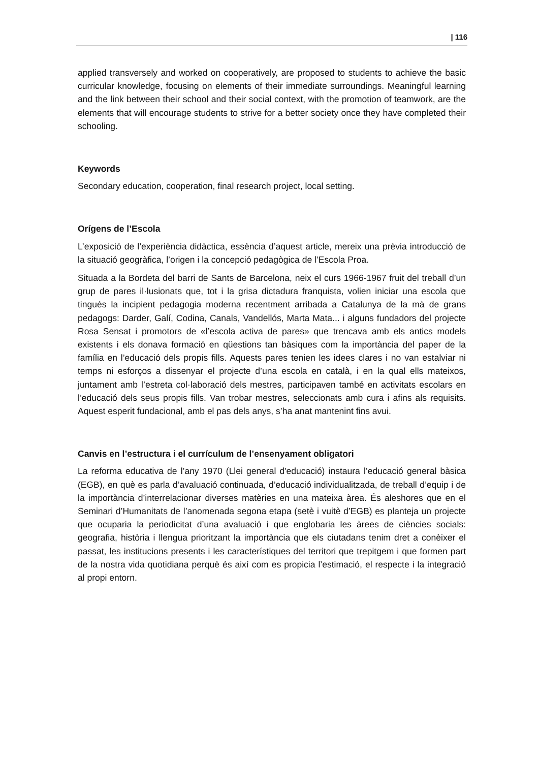| 116
applied transversely and worked on cooperatively, are proposed to students to achieve the basic curricular knowledge, focusing on elements of their immediate surroundings. Meaningful learning and the link between their school and their social context, with the promotion of teamwork, are the elements that will encourage students to strive for a better society once they have completed their schooling.
Keywords
Secondary education, cooperation, final research project, local setting.
Orígens de l’Escola
L’exposició de l’experiència didàctica, essència d’aquest article, mereix una prèvia introducció de la situació geogràfica, l’origen i la concepció pedagògica de l’Escola Proa.
Situada a la Bordeta del barri de Sants de Barcelona, neix el curs 1966-1967 fruit del treball d’un grup de pares il·lusionats que, tot i la grisa dictadura franquista, volien iniciar una escola que tingués la incipient pedagogia moderna recentment arribada a Catalunya de la mà de grans pedagogs: Darder, Galí, Codina, Canals, Vandellós, Marta Mata... i alguns fundadors del projecte Rosa Sensat i promotors de «l’escola activa de pares» que trencava amb els antics models existents i els donava formació en qüestions tan bàsiques com la importància del paper de la família en l’educació dels propis fills. Aquests pares tenien les idees clares i no van estalviar ni temps ni esforços a dissenyar el projecte d’una escola en català, i en la qual ells mateixos, juntament amb l’estreta col·laboració dels mestres, participaven també en activitats escolars en l’educació dels seus propis fills. Van trobar mestres, seleccionats amb cura i afins als requisits. Aquest esperit fundacional, amb el pas dels anys, s’ha anat mantenint fins avui.
Canvis en l’estructura i el currículum de l’ensenyament obligatori
La reforma educativa de l’any 1970 (Llei general d'educació) instaura l’educació general bàsica (EGB), en què es parla d’avaluació continuada, d’educació individualitzada, de treball d’equip i de la importància d’interrelacionar diverses matèries en una mateixa àrea. És aleshores que en el Seminari d’Humanitats de l’anomenada segona etapa (setè i vuitè d’EGB) es planteja un projecte que ocuparia la periodicitat d’una avaluació i que englobaria les àrees de ciències socials: geografia, història i llengua prioritzant la importància que els ciutadans tenim dret a conèixer el passat, les institucions presents i les característiques del territori que trepitgem i que formen part de la nostra vida quotidiana perquè és així com es propicia l’estimació, el respecte i la integració al propi entorn.